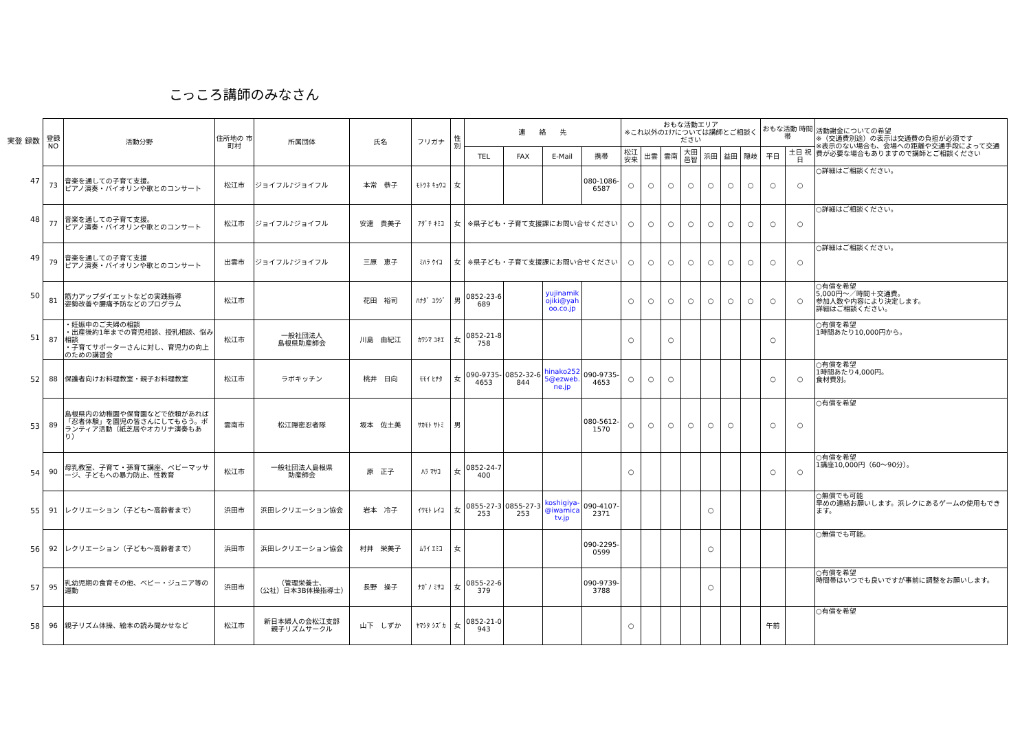こっころ講師のみなさん
実登 録数
47
48
49
50
51
52
53
54
55
56
57
58
| 登録 NO | 活動分野 | 住所地の 市町村 | 所属団体 | 氏名 | フリガナ | 性 別 | 連 絡 先 | | | | おもな活動エリア ※これ以外のｴﾘｱについては講師とご相談ください | | | | | | | おもな活動 時間帯 | | 活動謝金についての希望 ※（交通費別途）の表示は交通費の負担が必須です ※表示のない場合も、会場への距離や交通手段によって交通費が必要な場合もありますので講師とご相談ください |
| --- | --- | --- | --- | --- | --- | --- | --- | --- | --- | --- | --- | --- | --- | --- | --- | --- | --- | --- | --- | --- |
| | | | | | | | TEL | FAX | E-Mail | 携帯 | 松江 安来 | 出雲 | 雲南 | 大田 邑智 | 浜田 | 益田 | 隠岐 | 平日 | 土日 祝日 | |
| 73 | 音楽を通しての子育て支援。 ピアノ演奏・バイオリンや歌とのコンサート | 松江市 | ジョイフル♪ジョイフル | 本常 恭子 | ﾓﾄﾂﾈ ｷｮｳｺ | 女 | | | | 080-1086-6587 | ○ | ○ | ○ | ○ | ○ | ○ | ○ | ○ | ○ | ○詳細はご相談ください。 |
| 77 | 音楽を通しての子育て支援。 ピアノ演奏・バイオリンや歌とのコンサート | 松江市 | ジョイフル♪ジョイフル | 安達 貴美子 | ｱﾀﾞﾁ ｷﾐｺ | 女 | ※県子ども・子育て支援課にお問い合せください | | | | ○ | ○ | ○ | ○ | ○ | ○ | ○ | ○ | ○ | ○詳細はご相談ください。 |
| 79 | 音楽を通しての子育て支援 ピアノ演奏・バイオリンや歌とのコンサート | 出雲市 | ジョイフル♪ジョイフル | 三原 恵子 | ﾐﾊﾗ ｹｲｺ | 女 | ※県子ども・子育て支援課にお問い合せください | | | | ○ | ○ | ○ | ○ | ○ | ○ | ○ | ○ | ○ | ○詳細はご相談ください。 |
| 81 | 筋力アップダイエットなどの実践指導 姿勢改善や腰痛予防などのプログラム | 松江市 | | 花田 裕司 | ﾊﾅﾀﾞ ﾕｳｼﾞ | 男 | 0852-23-6689 | | yujinamikojiki@yahoo.co.jp | | ○ | ○ | ○ | ○ | ○ | ○ | ○ | ○ | ○ | ○有償を希望 5,000円～／時間＋交通費。 参加人数や内容により決定します。 詳細はご相談ください。 |
| 87 | ・妊娠中のご夫婦の相談 ・出産後約1年までの育児相談、授乳相談、悩み相談 ・子育てサポーターさんに対し、育児力の向上のための講習会 | 松江市 | 一般社団法人 島根県助産師会 | 川島 由紀江 | ｶﾜｼﾏ ﾕｷｴ | 女 | 0852-21-8758 | | | | ○ | | ○ | | | | | ○ | | ○有償を希望 1時間あたり10,000円から。 |
| 88 | 保護者向けお料理教室・親子お料理教室 | 松江市 | ラボキッチン | 桃井 日向 | ﾓﾓｲ ﾋﾅﾀ | 女 | 090-9735-4653 | 0852-32-6844 | hinako2525@ezweb.ne.jp | 090-9735-4653 | ○ | ○ | ○ | | | | | ○ | ○ | ○有償を希望 1時間あたり4,000円。 食材費別。 |
| 89 | 島根県内の幼稚園や保育園などで依頼があれば「忍者体験」を園児の皆さんにしてもらう。ボランティア活動（紙芝居やオカリナ演奏もあり） | 雲南市 | 松江隠密忍者隊 | 坂本 佐土美 | ｻｶﾓﾄ ｻﾄﾐ | 男 | | | | 080-5612-1570 | ○ | ○ | ○ | ○ | ○ | ○ | | ○ | ○ | ○有償を希望 |
| 90 | 母乳教室、子育て・孫育て講座、ベビーマッサージ、子どもへの暴力防止、性教育 | 松江市 | 一般社団法人島根県 助産師会 | 原 正子 | ﾊﾗ ﾏｻｺ | 女 | 0852-24-7400 | | | | ○ | | | | | | | ○ | ○ | ○有償を希望 1講座10,000円（60～90分）。 |
| 91 | レクリエーション（子ども～高齢者まで） | 浜田市 | 浜田レクリエーション協会 | 岩本 冷子 | ｲﾜﾓﾄ ﾚｲｺ | 女 | 0855-27-3253 | 0855-27-3253 | koshigiya-@iwamicatv.jp | 090-4107-2371 | | | | | ○ | | | | | ○無償でも可能 早めの連絡お願いします。浜レクにあるゲームの使用もできます。 |
| 92 | レクリエーション（子ども～高齢者まで） | 浜田市 | 浜田レクリエーション協会 | 村井 栄美子 | ﾑﾗｲ ｴﾐｺ | 女 | | | | 090-2295-0599 | | | | | ○ | | | | | ○無償でも可能。 |
| 95 | 乳幼児期の食育その他、ベビー・ジュニア等の運動 | 浜田市 | （管理栄養士、 （公社）日本3B体操指導士） | 長野 操子 | ﾅｶﾞﾉ ﾐｻｺ | 女 | 0855-22-6379 | | | 090-9739-3788 | | | | | ○ | | | | | ○有償を希望 時間帯はいつでも良いですが事前に調整をお願いします。 |
| 96 | 親子リズム体操、絵本の読み聞かせなど | 松江市 | 新日本婦人の会松江支部 親子リズムサークル | 山下 しずか | ﾔﾏｼﾀ ｼｽﾞｶ | 女 | 0852-21-0943 | | | | ○ | | | | | | | 午前 | | ○有償を希望 |